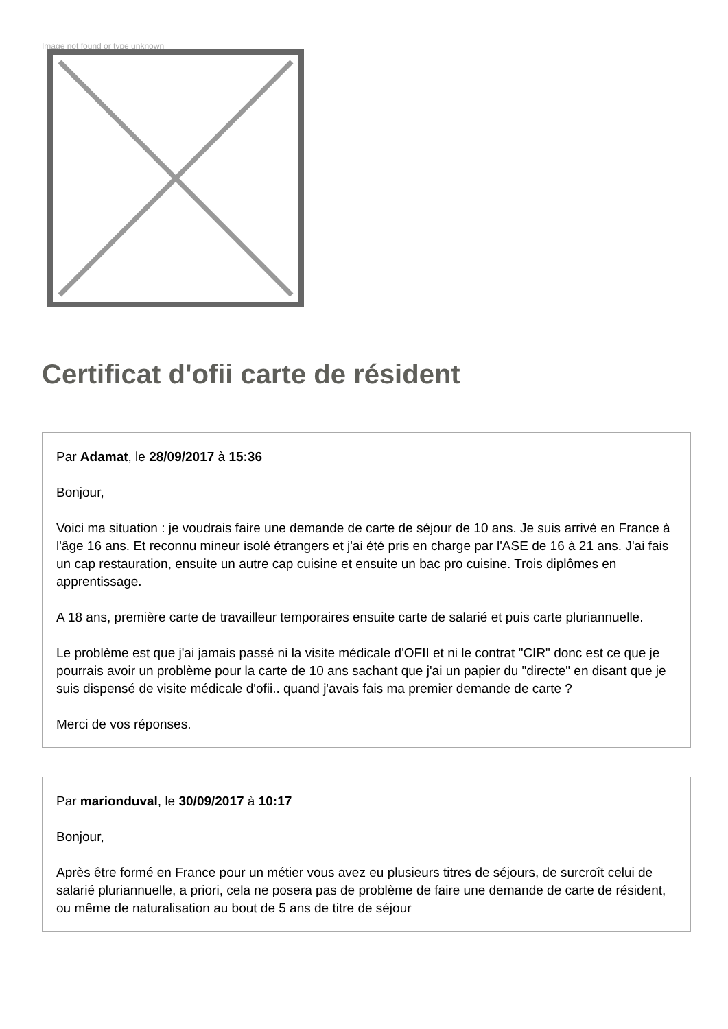Image not found or type unknown
Certificat d'ofii carte de résident
Par Adamat, le 28/09/2017 à 15:36
Bonjour,
Voici ma situation : je voudrais faire une demande de carte de séjour de 10 ans. Je suis arrivé en France à l'âge 16 ans. Et reconnu mineur isolé étrangers et j'ai été pris en charge par l'ASE de 16 à 21 ans. J'ai fais un cap restauration, ensuite un autre cap cuisine et ensuite un bac pro cuisine. Trois diplômes en apprentissage.
A 18 ans, première carte de travailleur temporaires ensuite carte de salarié et puis carte pluriannuelle.
Le problème est que j'ai jamais passé ni la visite médicale d'OFII et ni le contrat "CIR" donc est ce que je pourrais avoir un problème pour la carte de 10 ans sachant que j'ai un papier du "directe" en disant que je suis dispensé de visite médicale d'ofii.. quand j'avais fais ma premier demande de carte ?
Merci de vos réponses.
Par marionduval, le 30/09/2017 à 10:17
Bonjour,
Après être formé en France pour un métier vous avez eu plusieurs titres de séjours, de surcroît celui de salarié pluriannuelle, a priori, cela ne posera pas de problème de faire une demande de carte de résident, ou même de naturalisation au bout de 5 ans de titre de séjour